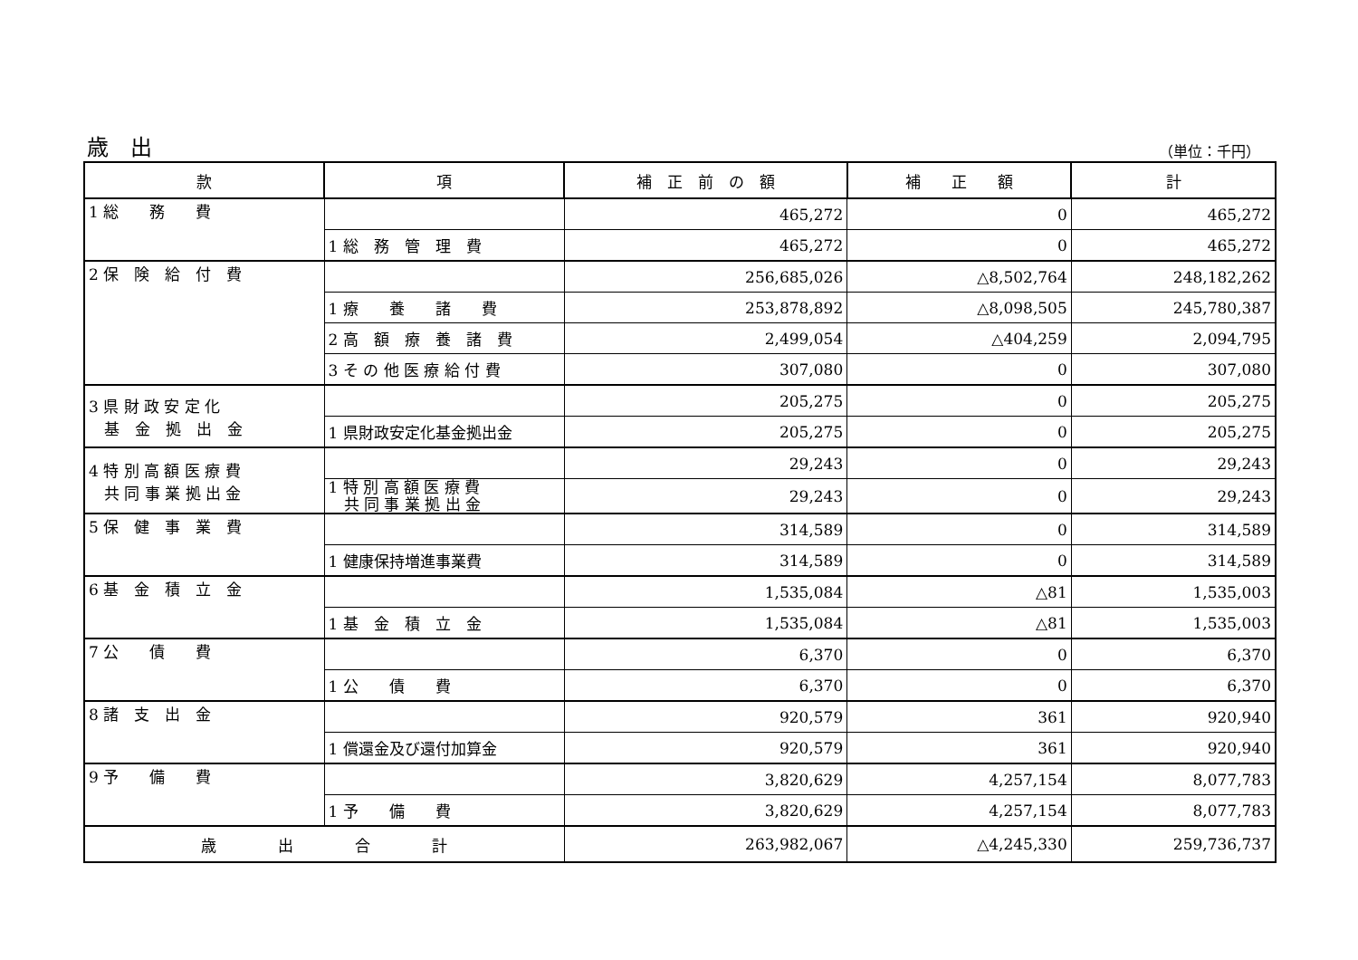歳　出
（単位：千円）
| 款 | 項 | 補 正 前 の 額 | 補 正 額 | 計 |
| --- | --- | --- | --- | --- |
| 1 総 務 費 | | 465,272 | 0 | 465,272 |
| | 1 総 務 管 理 費 | 465,272 | 0 | 465,272 |
| 2 保 険 給 付 費 | | 256,685,026 | △8,502,764 | 248,182,262 |
| | 1 療 養 諸 費 | 253,878,892 | △8,098,505 | 245,780,387 |
| | 2 高 額 療 養 諸 費 | 2,499,054 | △404,259 | 2,094,795 |
| | 3 そ の 他 医 療 給 付 費 | 307,080 | 0 | 307,080 |
| 3 県 財 政 安 定 化 基 金 拠 出 金 | | 205,275 | 0 | 205,275 |
| | 1 県財政安定化基金拠出金 | 205,275 | 0 | 205,275 |
| 4 特 別 高 額 医 療 費 共 同 事 業 拠 出 金 | | 29,243 | 0 | 29,243 |
| | 1 特 別 高 額 医 療 費 共 同 事 業 拠 出 金 | 29,243 | 0 | 29,243 |
| 5 保 健 事 業 費 | | 314,589 | 0 | 314,589 |
| | 1 健康保持増進事業費 | 314,589 | 0 | 314,589 |
| 6 基 金 積 立 金 | | 1,535,084 | △81 | 1,535,003 |
| | 1 基 金 積 立 金 | 1,535,084 | △81 | 1,535,003 |
| 7 公 債 費 | | 6,370 | 0 | 6,370 |
| | 1 公 債 費 | 6,370 | 0 | 6,370 |
| 8 諸 支 出 金 | | 920,579 | 361 | 920,940 |
| | 1 償還金及び還付加算金 | 920,579 | 361 | 920,940 |
| 9 予 備 費 | | 3,820,629 | 4,257,154 | 8,077,783 |
| | 1 予 備 費 | 3,820,629 | 4,257,154 | 8,077,783 |
| 歳 出 合 計 | | 263,982,067 | △4,245,330 | 259,736,737 |